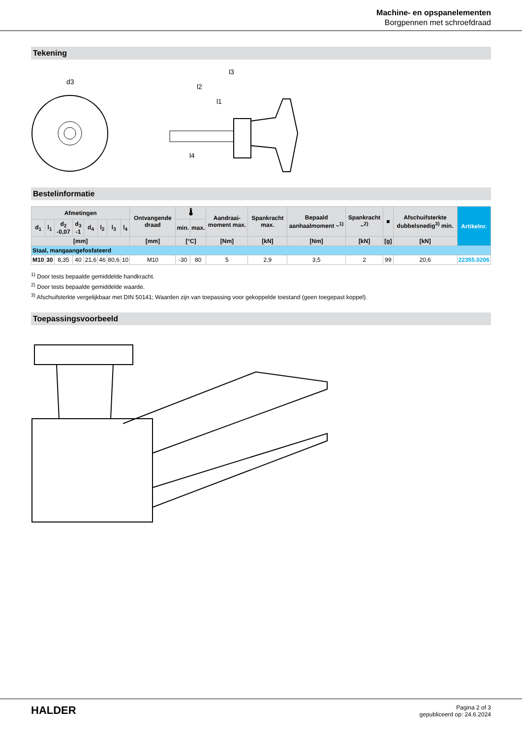Machine- en opspanelementen
Borgpennen met schroefdraad
Tekening
d3
l3
l2
l1
l4
Bestelinformatie
| Afmetingen | | | | | | | | Ontvangende draad | 🌡 | | Aandraai-moment max. | Spankracht max. | Bepaald aanhaalmoment ~<sup>1)</sup> | Spankracht ~<sup>2)</sup> | ■ | Afschuifsterkte dubbelsnedig<sup>3)</sup> min. | Artikelnr. |
| --- | --- | --- | --- | --- | --- | --- | --- | --- | --- | --- | --- | --- | --- | --- | --- | --- | --- |
| d<sub>1</sub> | l<sub>1</sub> | d<sub>2</sub> -0,07 | d<sub>3</sub> -1 | d<sub>4</sub> | l<sub>2</sub> | l<sub>3</sub> | l<sub>4</sub> | | min. | max. | | | | | | | |
| [mm] | | | | | | | | [mm] | [°C] | | [Nm] | [kN] | [Nm] | [kN] | [g] | [kN] | |
| Staal, mangaangefosfateerd | | | | | | | | | | | | | | | | | |
| M10 | 30 | 8,35 | 40 | 21,6 | 46 | 80,6 | 10 | M10 | -30 | 80 | 5 | 2,9 | 3,5 | 2 | 99 | 20,6 | 22355.0206 |
<sup>1)</sup> Door tests bepaalde gemiddelde handkracht.
<sup>2)</sup> Door tests bepaalde gemiddelde waarde.
<sup>3)</sup> Afschuifsterkte vergelijkbaar met DIN 50141; Waarden zijn van toepassing voor gekoppelde toestand (geen toegepast koppel).
Toepassingsvoorbeeld
HALDER
Pagina 2 of 3
gepubliceerd op: 24.6.2024